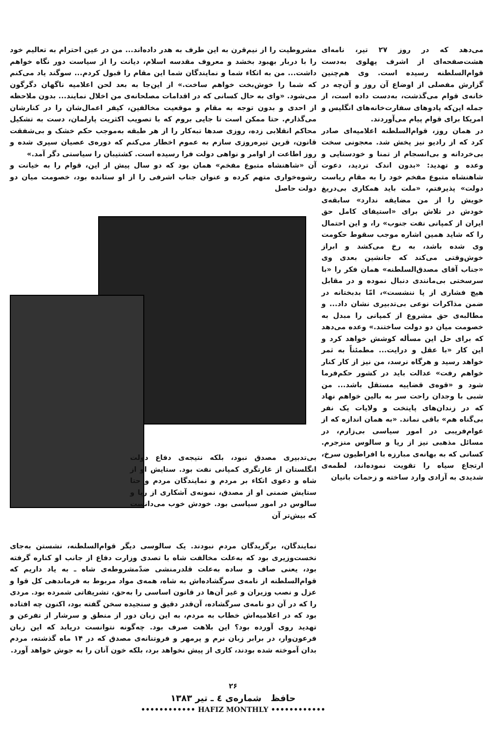می‌دهد که در روز ۲۷ تیر، نامه‌ای هشت‌صفحه‌ای از اشرف پهلوی به‌دست قوام‌السلطنه رسیده است. وی هم‌چنین گزارش مفصلی از اوضاع آن روز و آن‌چه در خانه‌ی قوام می‌گذشت، به‌دست داده است، از جمله این‌که پادوهای سفارت‌خانه‌های انگلیس و امریکا برای قوام پیام می‌آوردند.
در همان روز، قوام‌السلطنه اعلامیه‌ای صادر کرد که از رادیو نیز پخش شد. معجونی سخت بی‌خردانه و بی‌انسجام از تمنا و خودستایی و وعده و تهدید: «بدون اندک تردید، دعوت شاهنشاه متبوع مفخم خود را به مقام ریاست دولت» پذیرفتم، «ملت باید همکاری بی‌دریغ خویش را از من مضایقه ندارد» سابقه‌ی خودش در تلاش برای «استیفای کامل حق ایران از کمپانی نفت جنوب» را، و این احتمال را که شاید همین اشاره موجب سقوط حکومت وی شده باشد، به رخ می‌کشد و ابراز خوش‌وقتی می‌کند که جانشین بعدی وی «جناب آقای مصدق‌السلطنه» همان فکر را «با سرسختی بی‌مانندی دنبال نموده و در مقابل هیچ فشاری از پا ننشست»، امّا بدبختانه در ضمن مذاکرات نوعی بی‌تدبیری نشان داد... و مطالبه‌ی حق مشروع از کمپانی را مبدل به خصومت میان دو دولت ساختند.» وعده می‌دهد که برای حل این مسأله کوشش خواهد کرد و این کار «با عقل و درایت... مطمئناً به ثمر خواهد رسید و هرگاه نرسد، من نیز از کار کنار خواهم رفت» عدالت باید در کشور حکم‌فرما شود و «قوه‌ی قضاییه مستقل باشد... من شبی با وجدان راحت سر به بالین خواهم نهاد که در زندان‌های پایتخت و ولایات یک نفر بی‌گناه هم» باقی نماند. «به همان اندازه که از عوام‌فریبی در امور سیاسی بی‌زارم، در مسائل مذهبی نیز از ریا و سالوس منزجرم. کسانی که به بهانه‌ی مبارزه با افراطیون سرخ، ارتجاع سیاه را تقویت نموده‌اند، لطمه‌ی شدیدی به آزادی وارد ساخته و زحمات بانیان
مشروطیت را از نیم‌قرن به این طرف به هدر داده‌اند... من در عین احترام به تعالیم خود را با دربار بهبود بخشد و معروف مقدسه اسلام، دیانت را از سیاست دور نگاه خواهم داشت... من به اتکاء شما و نمایندگان شما این مقام را قبول کردم... سوگند یاد می‌کنم که شما را خوش‌بخت خواهم ساخت.» از این‌جا به بعد لحن اعلامیه ناگهان دگرگون می‌شود. «وای به حال کسانی که در اقدامات مصلحانه‌ی من اخلال نمایند... بدون ملاحظه از احدی و بدون توجه به مقام و موقعیت مخالفین، کیفر اعمال‌شان را در کنارشان می‌گذارم. حتا ممکن است تا جایی بروم که با تصویب اکثریت پارلمان، دست به تشکیل محاکم انقلابی زده، روزی صدها تبه‌کار را از هر طبقه به‌موجب حکم خشک و بی‌شفقت قانون، قرین تیره‌روزی سازم به عموم اخطار می‌کنم که دوره‌ی عصیان سپری شده و روز اطاعت از اوامر و نواهی دولت فرا رسیده است. کشتیبان را سیاستی دگر آمد.»
آن «شاهنشاه متبوع مفخم» همان بود که دو سال پیش از این، قوام را به خیانت و رشوه‌خواری متهم کرده و عنوان جناب اشرفی را از او ستانده بود، خصومت میان دو دولت حاصل
بی‌تدبیری مصدق نبود، بلکه نتیجه‌ی دفاع دولت انگلستان از غارتگری کمپانی نفت بود. ستایش او از شاه و دعوی اتکاء بر مردم و نمایندگان مردم و حتا ستایش ضمنی او از مصدق، نمونه‌ی آشکاری از ریا و سالوس در امور سیاسی بود. خودش خوب می‌دانست که بیش‌تر آن
نمایندگان، برگزیدگان مردم نبودند. یک سالوسی دیگر قوام‌السلطنه، نشستن به‌جای نخست‌وزیری بود که به‌علت مخالفت شاه با تصدی وزارت دفاع از جانب او کناره گرفته بود، یعنی صاف و ساده به‌علت قلدرمنشی ضدّمشروطه‌ی شاه ـ به یاد داریم که قوام‌السلطنه از نامه‌ی سرگشاده‌اش به شاه، همه‌ی مواد مربوط به فرماندهی کل قوا و عزل و نصب وزیران و غیر آن‌ها در قانون اساسی را به‌حق، تشریفاتی شمرده بود. مردی را که در آن دو نامه‌ی سرگشاده، آن‌قدر دقیق و سنجیده سخن گفته بود، اکنون چه افتاده بود که در اعلامیه‌اش خطاب به مردم، به این زبان دور از منطق و سرشار از تفرعن و تهدید روی آورده بود؟ این بلاهت صرف بود. چه‌گونه نتوانست دریابد که این زبان فرعون‌وار، در برابر زبان نرم و پرمهر و فروتنانه‌ی مصدق که در ۱۴ ماه گذشته، مردم بدان آموخته شده بودند، کاری از پیش نخواهد برد، بلکه خون آنان را به جوش خواهد آورد.
۲۶
حافظ شماره‌ی ٤ ـ تیر ۱۳۸۳
•••••••••••• HAFIZ MONTHLY ••••••••••••